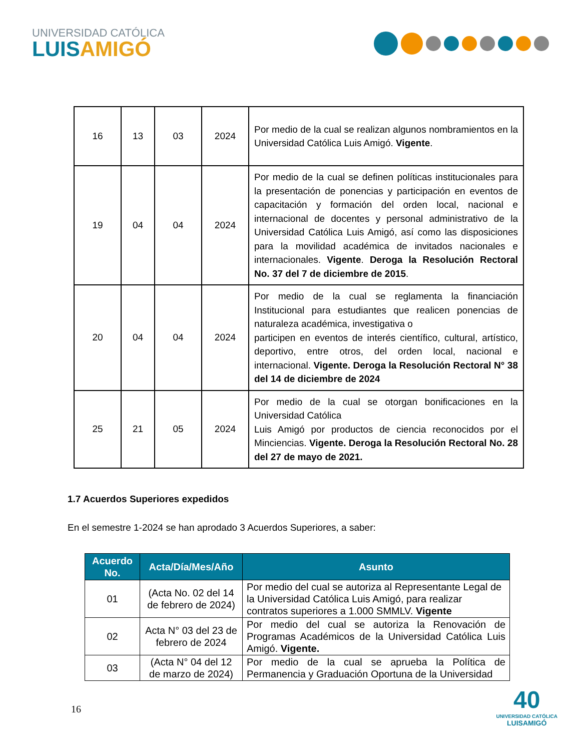UNIVERSIDAD CATÓLICA
LUISAMIGÓ
| 16 | 13 | 03 | 2024 | Por medio de la cual se realizan algunos nombramientos en la Universidad Católica Luis Amigó. Vigente . |
| 19 | 04 | 04 | 2024 | Por medio de la cual se definen políticas institucionales para la presentación de ponencias y participación en eventos de capacitación y formación del orden local, nacional e internacional de docentes y personal administrativo de la Universidad Católica Luis Amigó, así como las disposiciones para la movilidad académica de invitados nacionales e internacionales. Vigente . Deroga la Resolución Rectoral No. 37 del 7 de diciembre de 2015 . |
| 20 | 04 | 04 | 2024 | Por medio de la cual se reglamenta la financiación Institucional para estudiantes que realicen ponencias de naturaleza académica, investigativa o participen en eventos de interés científico, cultural, artístico, deportivo, entre otros, del orden local, nacional e internacional. Vigente. Deroga la Resolución Rectoral N° 38 del 14 de diciembre de 2024 |
| 25 | 21 | 05 | 2024 | Por medio de la cual se otorgan bonificaciones en la Universidad Católica Luis Amigó por productos de ciencia reconocidos por el Minciencias. Vigente. Deroga la Resolución Rectoral No. 28 del 27 de mayo de 2021. |
1.7 Acuerdos Superiores expedidos
En el semestre 1-2024 se han aprodado 3 Acuerdos Superiores, a saber:
| Acuerdo No. | Acta/Día/Mes/Año | Asunto |
| --- | --- | --- |
| 01 | (Acta No. 02 del 14 de febrero de 2024) | Por medio del cual se autoriza al Representante Legal de la Universidad Católica Luis Amigó, para realizar contratos superiores a 1.000 SMMLV. Vigente |
| 02 | Acta N° 03 del 23 de febrero de 2024 | Por medio del cual se autoriza la Renovación de Programas Académicos de la Universidad Católica Luis Amigó. Vigente. |
| 03 | (Acta N° 04 del 12 de marzo de 2024) | Por medio de la cual se aprueba la Política de Permanencia y Graduación Oportuna de la Universidad |
16
40
UNIVERSIDAD CATÓLICA
LUISAMIGÓ